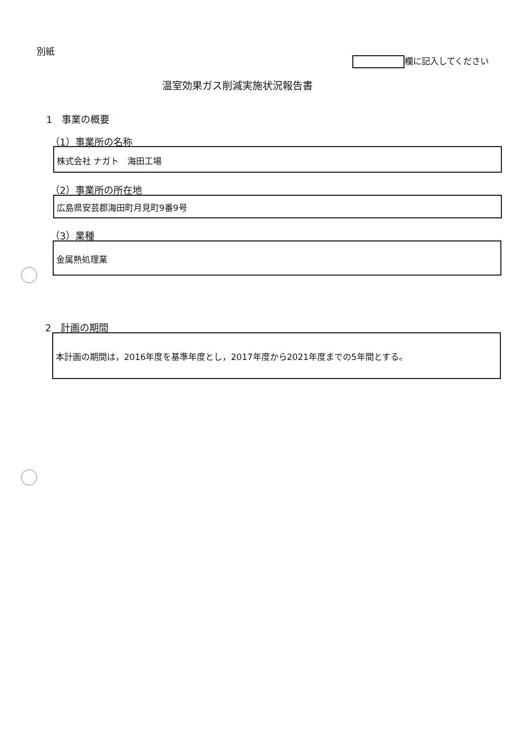別紙
欄に記入してください
温室効果ガス削減実施状況報告書
1　事業の概要
（1）事業所の名称
株式会社 ナガト　海田工場
（2）事業所の所在地
広島県安芸郡海田町月見町9番9号
（3）業種
金属熱処理業
2　計画の期間
本計画の期間は，2016年度を基準年度とし，2017年度から2021年度までの5年間とする。